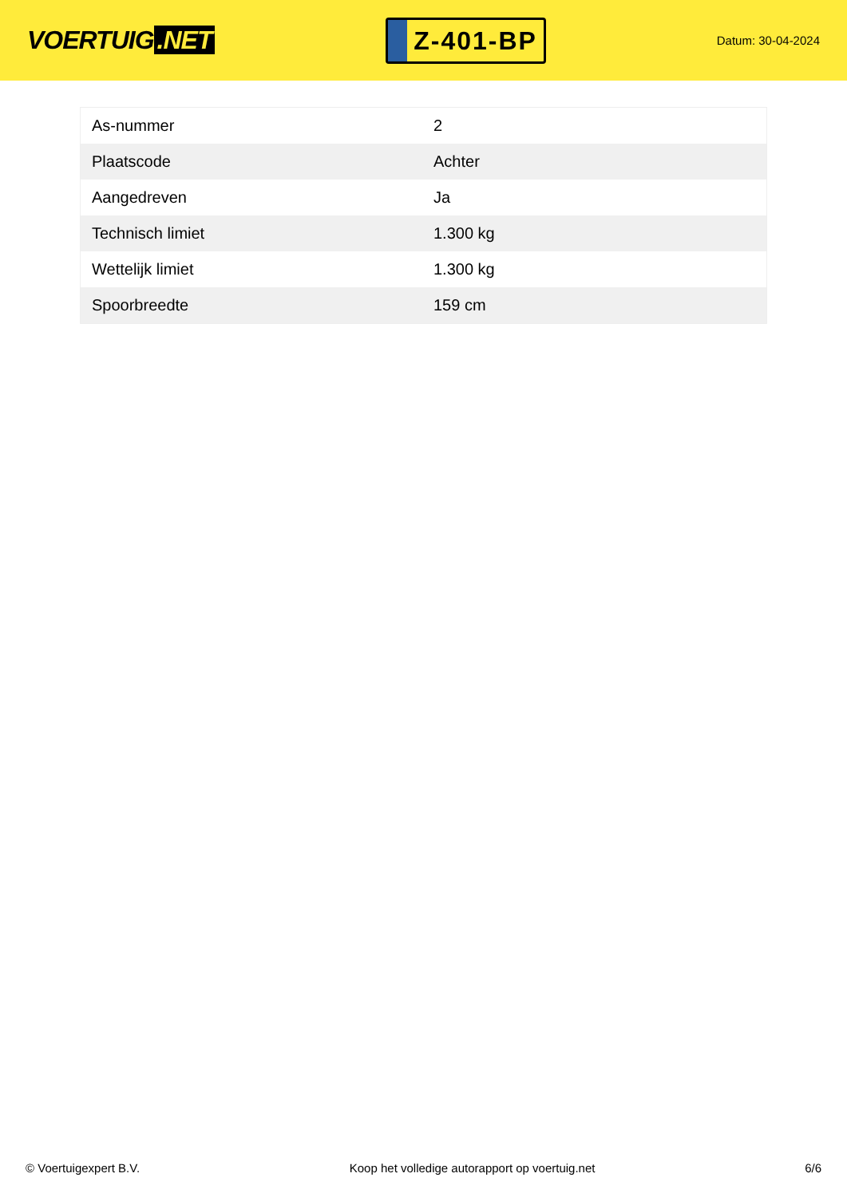VOERTUIG.NET
Z-401-BP
Datum: 30-04-2024
| As-nummer | 2 |
| Plaatscode | Achter |
| Aangedreven | Ja |
| Technisch limiet | 1.300 kg |
| Wettelijk limiet | 1.300 kg |
| Spoorbreedte | 159 cm |
© Voertuigexpert B.V. Koop het volledige autorapport op voertuig.net 6/6